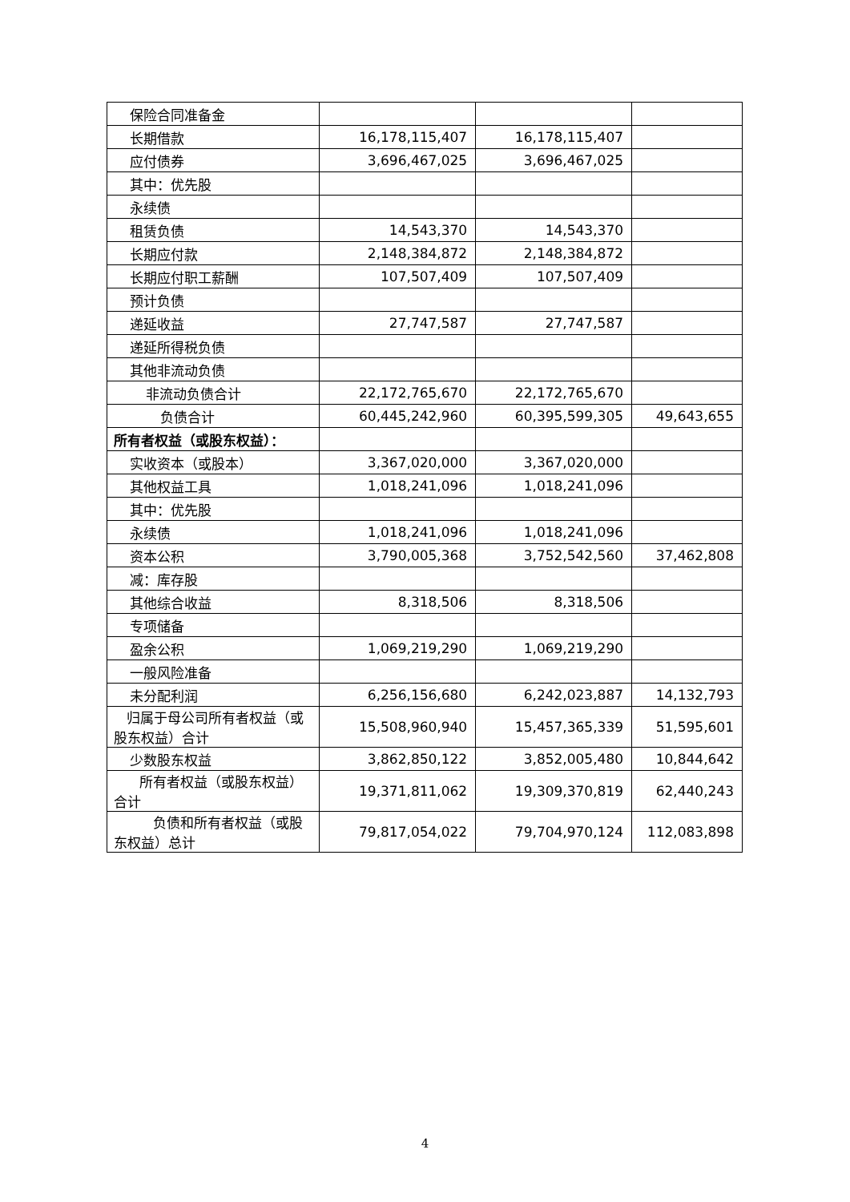| 保险合同准备金 | | | |
| 长期借款 | 16,178,115,407 | 16,178,115,407 | |
| 应付债券 | 3,696,467,025 | 3,696,467,025 | |
| 其中：优先股 | | | |
| 永续债 | | | |
| 租赁负债 | 14,543,370 | 14,543,370 | |
| 长期应付款 | 2,148,384,872 | 2,148,384,872 | |
| 长期应付职工薪酬 | 107,507,409 | 107,507,409 | |
| 预计负债 | | | |
| 递延收益 | 27,747,587 | 27,747,587 | |
| 递延所得税负债 | | | |
| 其他非流动负债 | | | |
| 非流动负债合计 | 22,172,765,670 | 22,172,765,670 | |
| 负债合计 | 60,445,242,960 | 60,395,599,305 | 49,643,655 |
| 所有者权益（或股东权益）： | | | |
| 实收资本（或股本） | 3,367,020,000 | 3,367,020,000 | |
| 其他权益工具 | 1,018,241,096 | 1,018,241,096 | |
| 其中：优先股 | | | |
| 永续债 | 1,018,241,096 | 1,018,241,096 | |
| 资本公积 | 3,790,005,368 | 3,752,542,560 | 37,462,808 |
| 减：库存股 | | | |
| 其他综合收益 | 8,318,506 | 8,318,506 | |
| 专项储备 | | | |
| 盈余公积 | 1,069,219,290 | 1,069,219,290 | |
| 一般风险准备 | | | |
| 未分配利润 | 6,256,156,680 | 6,242,023,887 | 14,132,793 |
| 归属于母公司所有者权益（或股东权益）合计 | 15,508,960,940 | 15,457,365,339 | 51,595,601 |
| 少数股东权益 | 3,862,850,122 | 3,852,005,480 | 10,844,642 |
| 所有者权益（或股东权益）合计 | 19,371,811,062 | 19,309,370,819 | 62,440,243 |
| 负债和所有者权益（或股东权益）总计 | 79,817,054,022 | 79,704,970,124 | 112,083,898 |
4